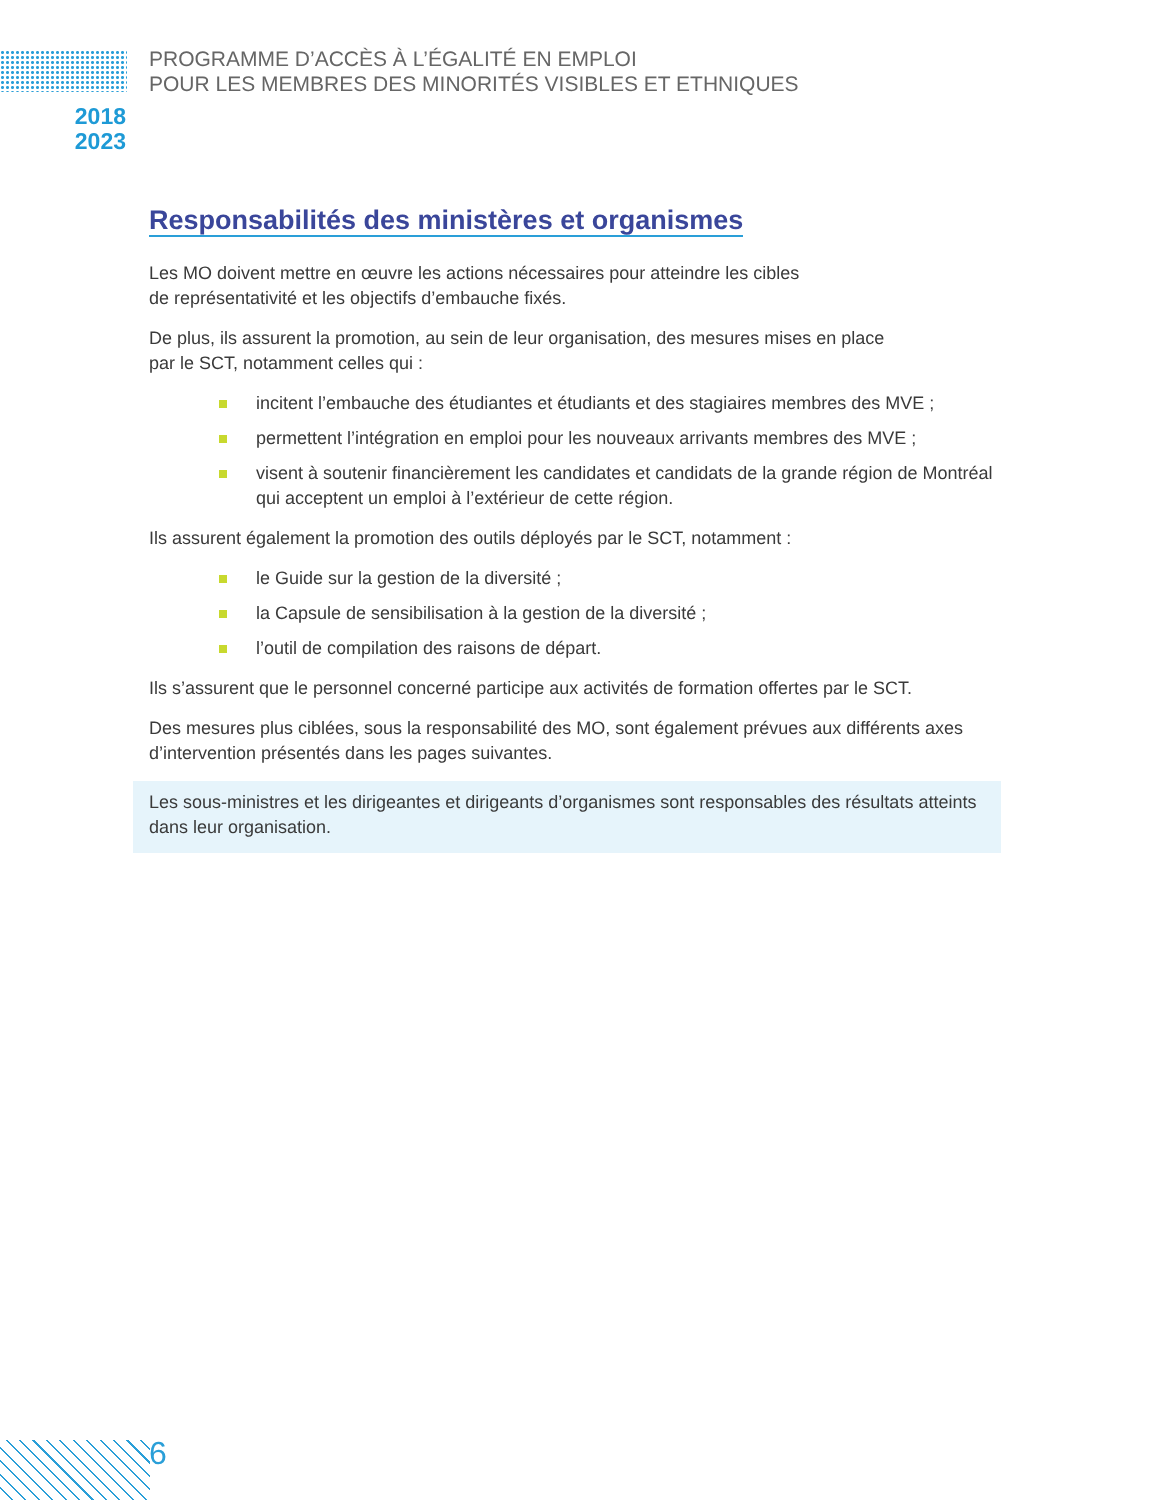PROGRAMME D’ACCÈS À L’ÉGALITÉ EN EMPLOI
POUR LES MEMBRES DES MINORITÉS VISIBLES ET ETHNIQUES
2018
2023
Responsabilités des ministères et organismes
Les MO doivent mettre en œuvre les actions nécessaires pour atteindre les cibles
de représentativité et les objectifs d’embauche fixés.
De plus, ils assurent la promotion, au sein de leur organisation, des mesures mises en place
par le SCT, notamment celles qui :
incitent l’embauche des étudiantes et étudiants et des stagiaires membres des MVE ;
permettent l’intégration en emploi pour les nouveaux arrivants membres des MVE ;
visent à soutenir financièrement les candidates et candidats de la grande région de Montréal qui acceptent un emploi à l’extérieur de cette région.
Ils assurent également la promotion des outils déployés par le SCT, notamment :
le Guide sur la gestion de la diversité ;
la Capsule de sensibilisation à la gestion de la diversité ;
l’outil de compilation des raisons de départ.
Ils s’assurent que le personnel concerné participe aux activités de formation offertes par le SCT.
Des mesures plus ciblées, sous la responsabilité des MO, sont également prévues aux différents axes d’intervention présentés dans les pages suivantes.
Les sous-ministres et les dirigeantes et dirigeants d’organismes sont responsables des résultats atteints dans leur organisation.
6